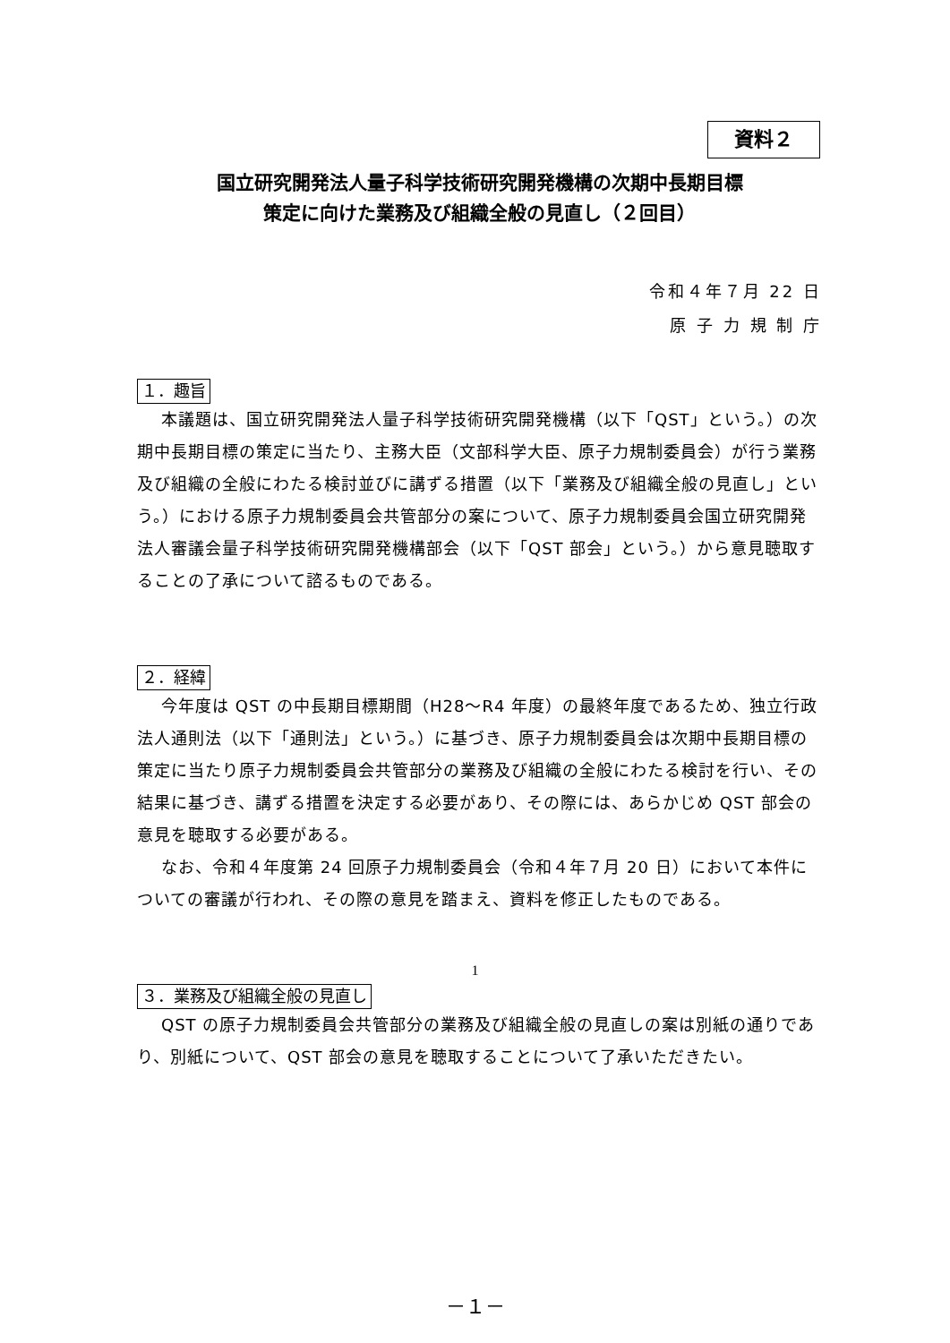資料２
国立研究開発法人量子科学技術研究開発機構の次期中長期目標
策定に向けた業務及び組織全般の見直し（２回目）
令和４年７月 22 日
原 子 力 規 制 庁
１．趣旨
本議題は、国立研究開発法人量子科学技術研究開発機構（以下「QST」という。）の次期中長期目標の策定に当たり、主務大臣（文部科学大臣、原子力規制委員会）が行う業務及び組織の全般にわたる検討並びに講ずる措置（以下「業務及び組織全般の見直し」という。）における原子力規制委員会共管部分の案について、原子力規制委員会国立研究開発法人審議会量子科学技術研究開発機構部会（以下「QST 部会」という。）から意見聴取することの了承について諮るものである。
２．経緯
今年度は QST の中長期目標期間（H28～R4 年度）の最終年度であるため、独立行政法人通則法（以下「通則法」という。）に基づき、原子力規制委員会は次期中長期目標の策定に当たり原子力規制委員会共管部分の業務及び組織の全般にわたる検討を行い、その結果に基づき、講ずる措置を決定する必要があり、その際には、あらかじめ QST 部会の意見を聴取する必要がある。
なお、令和４年度第 24 回原子力規制委員会（令和４年７月 20 日）において本件についての審議が行われ、その際の意見を踏まえ、資料を修正したものである。
３．業務及び組織全般の見直し
QST の原子力規制委員会共管部分の業務及び組織全般の見直しの案は別紙の通りであり、別紙について、QST 部会の意見を聴取することについて了承いただきたい。
1
－１－